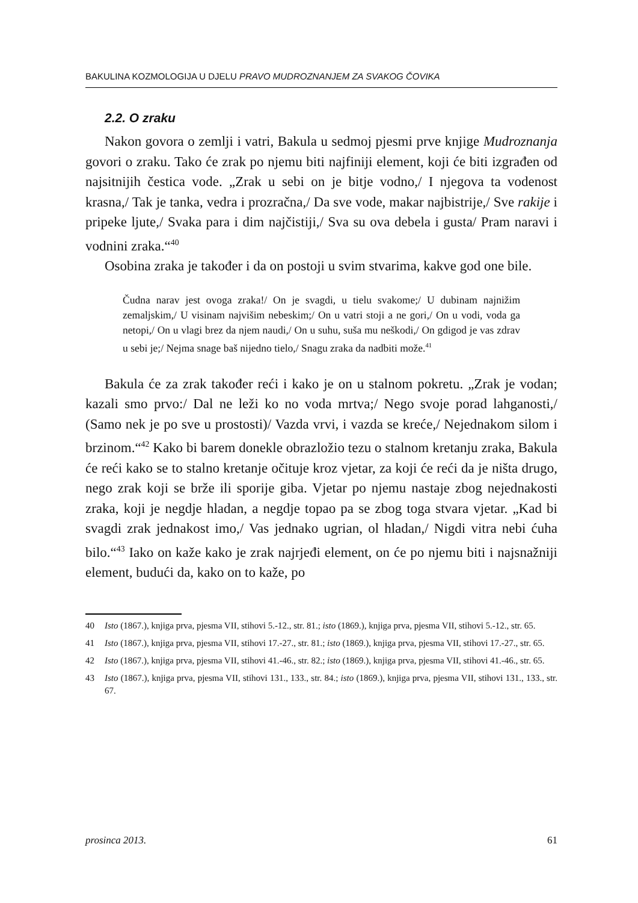BAKULINA KOZMOLOGIJA U DJELU PRAVO MUDROZNANJEM ZA SVAKOG ČOVIKA
2.2. O zraku
Nakon govora o zemlji i vatri, Bakula u sedmoj pjesmi prve knjige Mudroznanja govori o zraku. Tako će zrak po njemu biti najfiniji element, koji će biti izgrađen od najsitnijih čestica vode. „Zrak u sebi on je bitje vodno,/ I njegova ta vodenost krasna,/ Tak je tanka, vedra i prozračna,/ Da sve vode, makar najbistrije,/ Sve rakije i pripeke ljute,/ Svaka para i dim najčistiji,/ Sva su ova debela i gusta/ Pram naravi i vodnini zraka.“<sup>40</sup>
Osobina zraka je također i da on postoji u svim stvarima, kakve god one bile.
Čudna narav jest ovoga zraka!/ On je svagdi, u tielu svakome;/ U dubinam najnižim zemaljskim,/ U visinam najvišim nebeskim;/ On u vatri stoji a ne gori,/ On u vodi, voda ga netopi,/ On u vlagi brez da njem naudi,/ On u suhu, suša mu neškodi,/ On gdigod je vas zdrav u sebi je;/ Nejma snage baš nijedno tielo,/ Snagu zraka da nadbiti može.<sup>41</sup>
Bakula će za zrak također reći i kako je on u stalnom pokretu. „Zrak je vodan; kazali smo prvo:/ Dal ne leži ko no voda mrtva;/ Nego svoje porad lahganosti,/ (Samo nek je po sve u prostosti)/ Vazda vrvi, i vazda se kreće,/ Nejednakom silom i brzinom.“<sup>42</sup> Kako bi barem donekle obrazložio tezu o stalnom kretanju zraka, Bakula će reći kako se to stalno kretanje očituje kroz vjetar, za koji će reći da je ništa drugo, nego zrak koji se brže ili sporije giba. Vjetar po njemu nastaje zbog nejednakosti zraka, koji je negdje hladan, a negdje topao pa se zbog toga stvara vjetar. „Kad bi svagdi zrak jednakost imo,/ Vas jednako ugrian, ol hladan,/ Nigdi vitra nebi ćuha bilo.“<sup>43</sup> Iako on kaže kako je zrak najrjeđi element, on će po njemu biti i najsnažniji element, budući da, kako on to kaže, po
40 Isto (1867.), knjiga prva, pjesma VII, stihovi 5.-12., str. 81.; isto (1869.), knjiga prva, pjesma VII, stihovi 5.-12., str. 65.
41 Isto (1867.), knjiga prva, pjesma VII, stihovi 17.-27., str. 81.; isto (1869.), knjiga prva, pjesma VII, stihovi 17.-27., str. 65.
42 Isto (1867.), knjiga prva, pjesma VII, stihovi 41.-46., str. 82.; isto (1869.), knjiga prva, pjesma VII, stihovi 41.-46., str. 65.
43 Isto (1867.), knjiga prva, pjesma VII, stihovi 131., 133., str. 84.; isto (1869.), knjiga prva, pjesma VII, stihovi 131., 133., str. 67.
prosinca 2013. 61